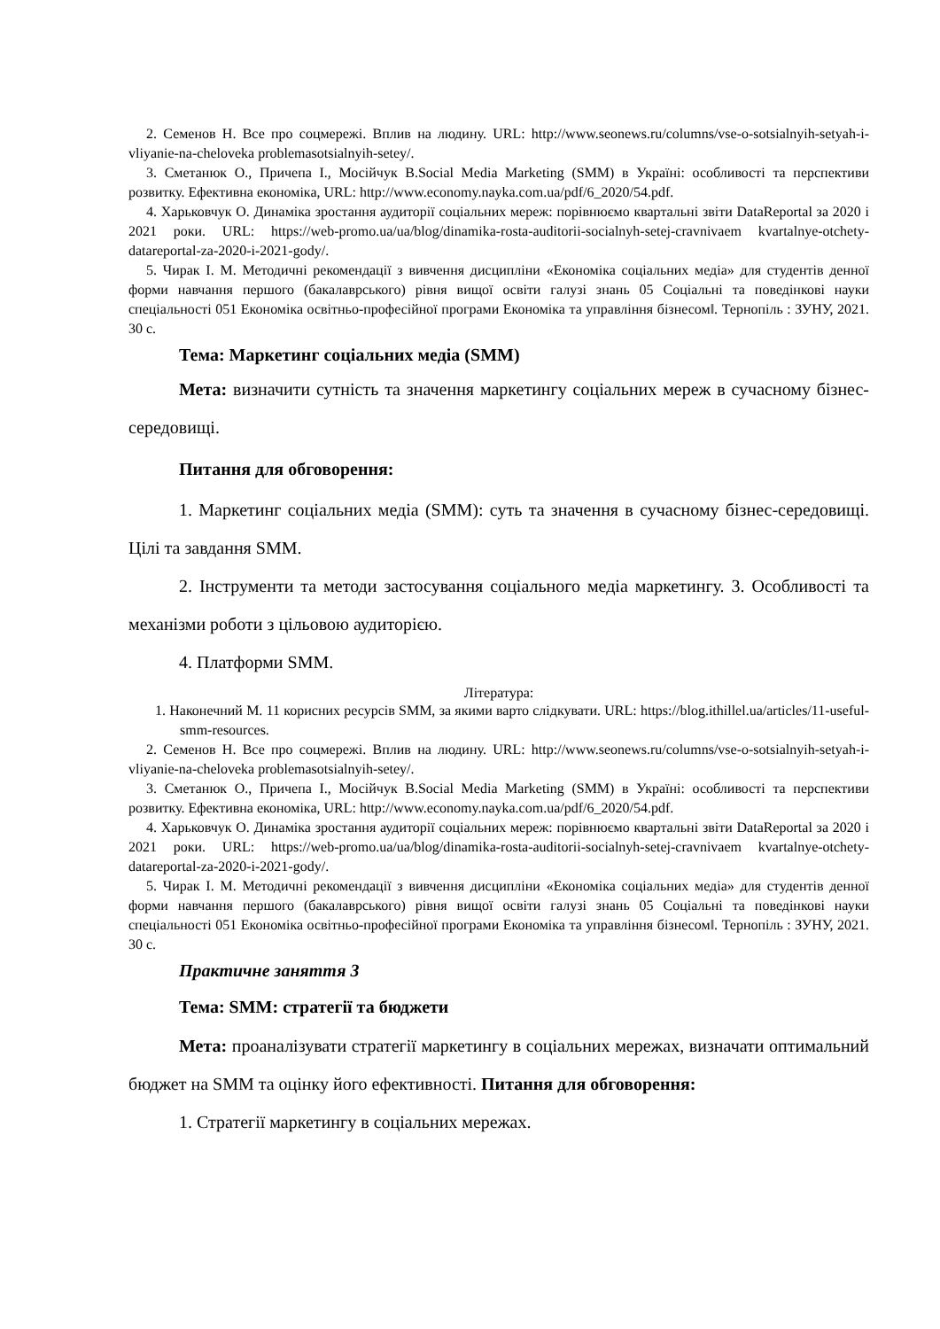2. Семенов Н. Все про соцмережі. Вплив на людину. URL: http://www.seonews.ru/columns/vse-o-sotsialnyih-setyah-i-vliyanie-na-cheloveka problemasotsialnyih-setey/.
3. Сметанюк О., Причепа І., Мосійчук В.Social Media Marketing (SMM) в Україні: особливості та перспективи розвитку. Ефективна економіка, URL: http://www.economy.nayka.com.ua/pdf/6_2020/54.pdf.
4. Харьковчук О. Динаміка зростання аудиторії соціальних мереж: порівнюємо квартальні звіти DataReportal за 2020 і 2021 роки. URL: https://web-promo.ua/ua/blog/dinamika-rosta-auditorii-socialnyh-setej-cravnivaem kvartalnye-otchety-datareportal-za-2020-i-2021-gody/.
5. Чирак І. М. Методичні рекомендації з вивчення дисципліни «Економіка соціальних медіа» для студентів денної форми навчання першого (бакалаврського) рівня вищої освіти галузі знань 05 Соціальні та поведінкові науки спеціальності 051 Економіка освітньо-професійної програми Економіка та управління бізнесом‖. Тернопіль : ЗУНУ, 2021. 30 с.
Тема: Маркетинг соціальних медіа (SMM)
Мета: визначити сутність та значення маркетингу соціальних мереж в сучасному бізнес-середовищі.
Питання для обговорення:
1. Маркетинг соціальних медіа (SMM): суть та значення в сучасному бізнес-середовищі. Цілі та завдання SMM.
2. Інструменти та методи застосування соціального медіа маркетингу. 3. Особливості та механізми роботи з цільовою аудиторією.
4. Платформи SMM.
Література:
1. Наконечний М. 11 корисних ресурсів SMM, за якими варто слідкувати. URL: https://blog.ithillel.ua/articles/11-useful-smm-resources.
2. Семенов Н. Все про соцмережі. Вплив на людину. URL: http://www.seonews.ru/columns/vse-o-sotsialnyih-setyah-i-vliyanie-na-cheloveka problemasotsialnyih-setey/.
3. Сметанюк О., Причепа І., Мосійчук В.Social Media Marketing (SMM) в Україні: особливості та перспективи розвитку. Ефективна економіка, URL: http://www.economy.nayka.com.ua/pdf/6_2020/54.pdf.
4. Харьковчук О. Динаміка зростання аудиторії соціальних мереж: порівнюємо квартальні звіти DataReportal за 2020 і 2021 роки. URL: https://web-promo.ua/ua/blog/dinamika-rosta-auditorii-socialnyh-setej-cravnivaem kvartalnye-otchety-datareportal-za-2020-i-2021-gody/.
5. Чирак І. М. Методичні рекомендації з вивчення дисципліни «Економіка соціальних медіа» для студентів денної форми навчання першого (бакалаврського) рівня вищої освіти галузі знань 05 Соціальні та поведінкові науки спеціальності 051 Економіка освітньо-професійної програми Економіка та управління бізнесом‖. Тернопіль : ЗУНУ, 2021. 30 с.
Практичне заняття 3
Тема: SMM: стратегії та бюджети
Мета: проаналізувати стратегії маркетингу в соціальних мережах, визначати оптимальний бюджет на SMM та оцінку його ефективності. Питання для обговорення:
1. Стратегії маркетингу в соціальних мережах.